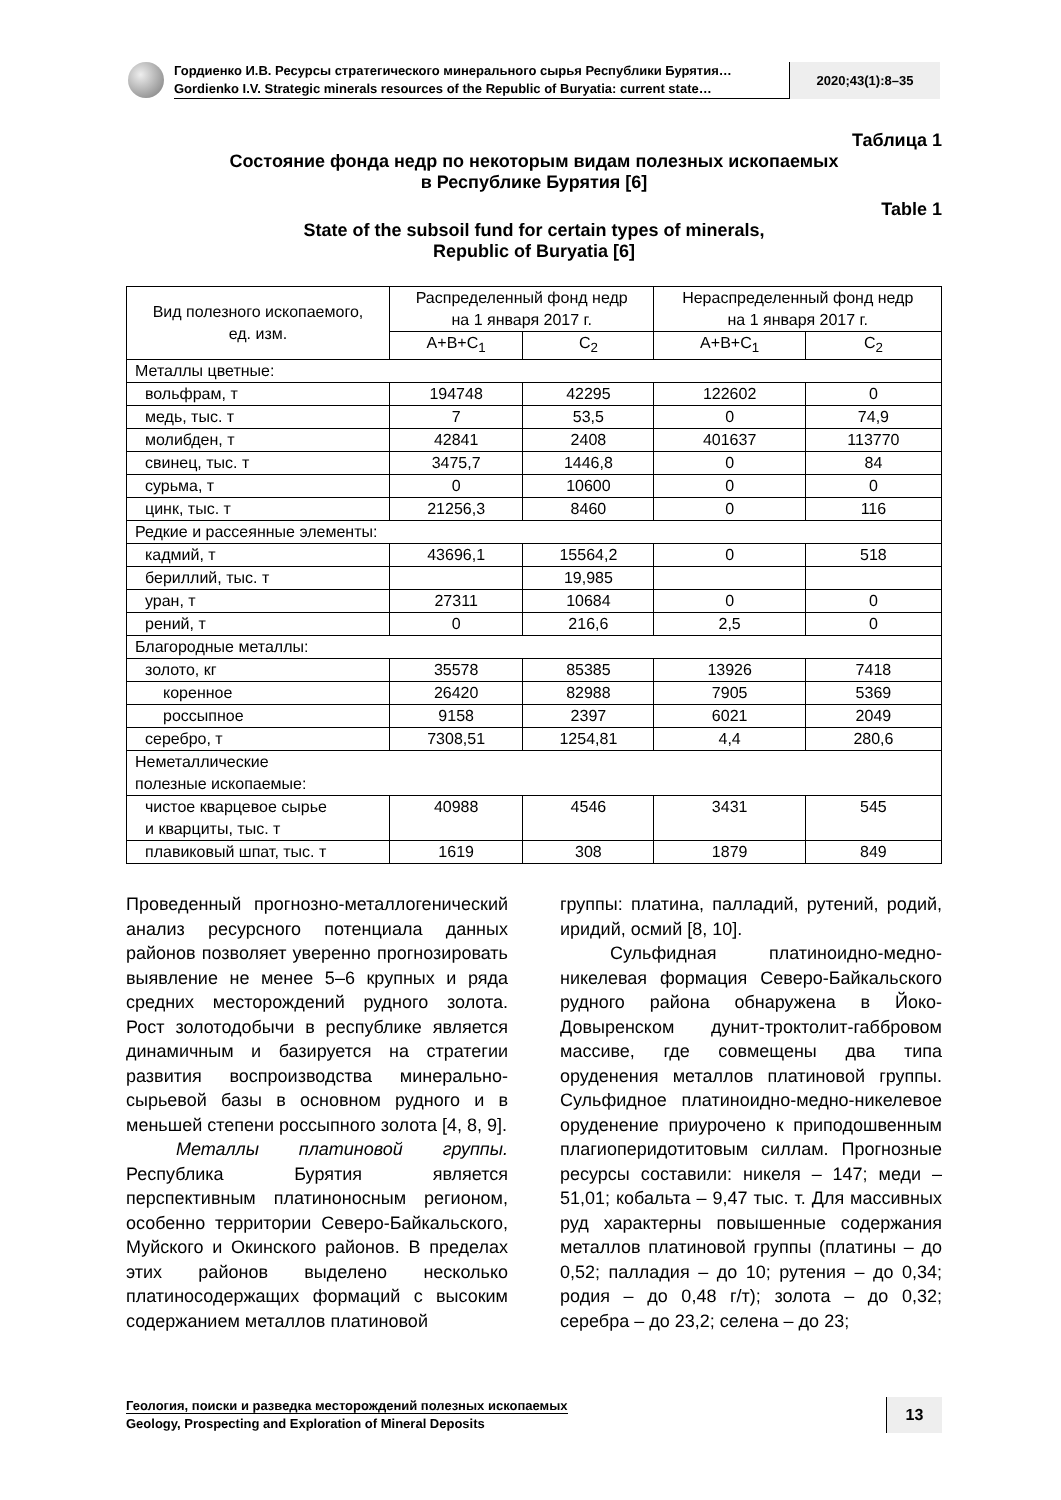Гордиенко И.В. Ресурсы стратегического минерального сырья Республики Бурятия…
Gordienko I.V. Strategic minerals resources of the Republic of Buryatia: current state…
2020;43(1):8–35
Таблица 1
Состояние фонда недр по некоторым видам полезных ископаемых
в Республике Бурятия [6]
Table 1
State of the subsoil fund for certain types of minerals,
Republic of Buryatia [6]
| Вид полезного ископаемого, ед. изм. | Распределенный фонд недр на 1 января 2017 г. | | Нераспределенный фонд недр на 1 января 2017 г. | |
| --- | --- | --- | --- | --- |
| | A+B+C<sub>1</sub> | C<sub>2</sub> | A+B+C<sub>1</sub> | C<sub>2</sub> |
| Металлы цветные: | | | | |
| вольфрам, т | 194748 | 42295 | 122602 | 0 |
| медь, тыс. т | 7 | 53,5 | 0 | 74,9 |
| молибден, т | 42841 | 2408 | 401637 | 113770 |
| свинец, тыс. т | 3475,7 | 1446,8 | 0 | 84 |
| сурьма, т | 0 | 10600 | 0 | 0 |
| цинк, тыс. т | 21256,3 | 8460 | 0 | 116 |
| Редкие и рассеянные элементы: | | | | |
| кадмий, т | 43696,1 | 15564,2 | 0 | 518 |
| бериллий, тыс. т | | 19,985 | | |
| уран, т | 27311 | 10684 | 0 | 0 |
| рений, т | 0 | 216,6 | 2,5 | 0 |
| Благородные металлы: | | | | |
| золото, кг | 35578 | 85385 | 13926 | 7418 |
| коренное | 26420 | 82988 | 7905 | 5369 |
| россыпное | 9158 | 2397 | 6021 | 2049 |
| серебро, т | 7308,51 | 1254,81 | 4,4 | 280,6 |
| Неметаллические полезные ископаемые: | | | | |
| чистое кварцевое сырье и кварциты, тыс. т | 40988 | 4546 | 3431 | 545 |
| плавиковый шпат, тыс. т | 1619 | 308 | 1879 | 849 |
Проведенный прогнозно-металлогенический анализ ресурсного потенциала данных районов позволяет уверенно прогнозировать выявление не менее 5–6 крупных и ряда средних месторождений рудного золота. Рост золотодобычи в республике является динамичным и базируется на стратегии развития воспроизводства минерально-сырьевой базы в основном рудного и в меньшей степени россыпного золота [4, 8, 9].
Металлы платиновой группы. Республика Бурятия является перспективным платиноносным регионом, особенно территории Северо-Байкальского, Муйского и Окинского районов. В пределах этих районов выделено несколько платиносодержащих формаций с высоким содержанием металлов платиновой
группы: платина, палладий, рутений, родий, иридий, осмий [8, 10].
Сульфидная платиноидно-медно-никелевая формация Северо-Байкальского рудного района обнаружена в Йоко-Довыренском дунит-троктолит-габбровом массиве, где совмещены два типа оруденения металлов платиновой группы. Сульфидное платиноидно-медно-никелевое оруденение приурочено к приподошвенным плагиоперидотитовым силлам. Прогнозные ресурсы составили: никеля – 147; меди – 51,01; кобальта – 9,47 тыс. т. Для массивных руд характерны повышенные содержания металлов платиновой группы (платины – до 0,52; палладия – до 10; рутения – до 0,34; родия – до 0,48 г/т); золота – до 0,32; серебра – до 23,2; селена – до 23;
Геология, поиски и разведка месторождений полезных ископаемых
Geology, Prospecting and Exploration of Mineral Deposits
13